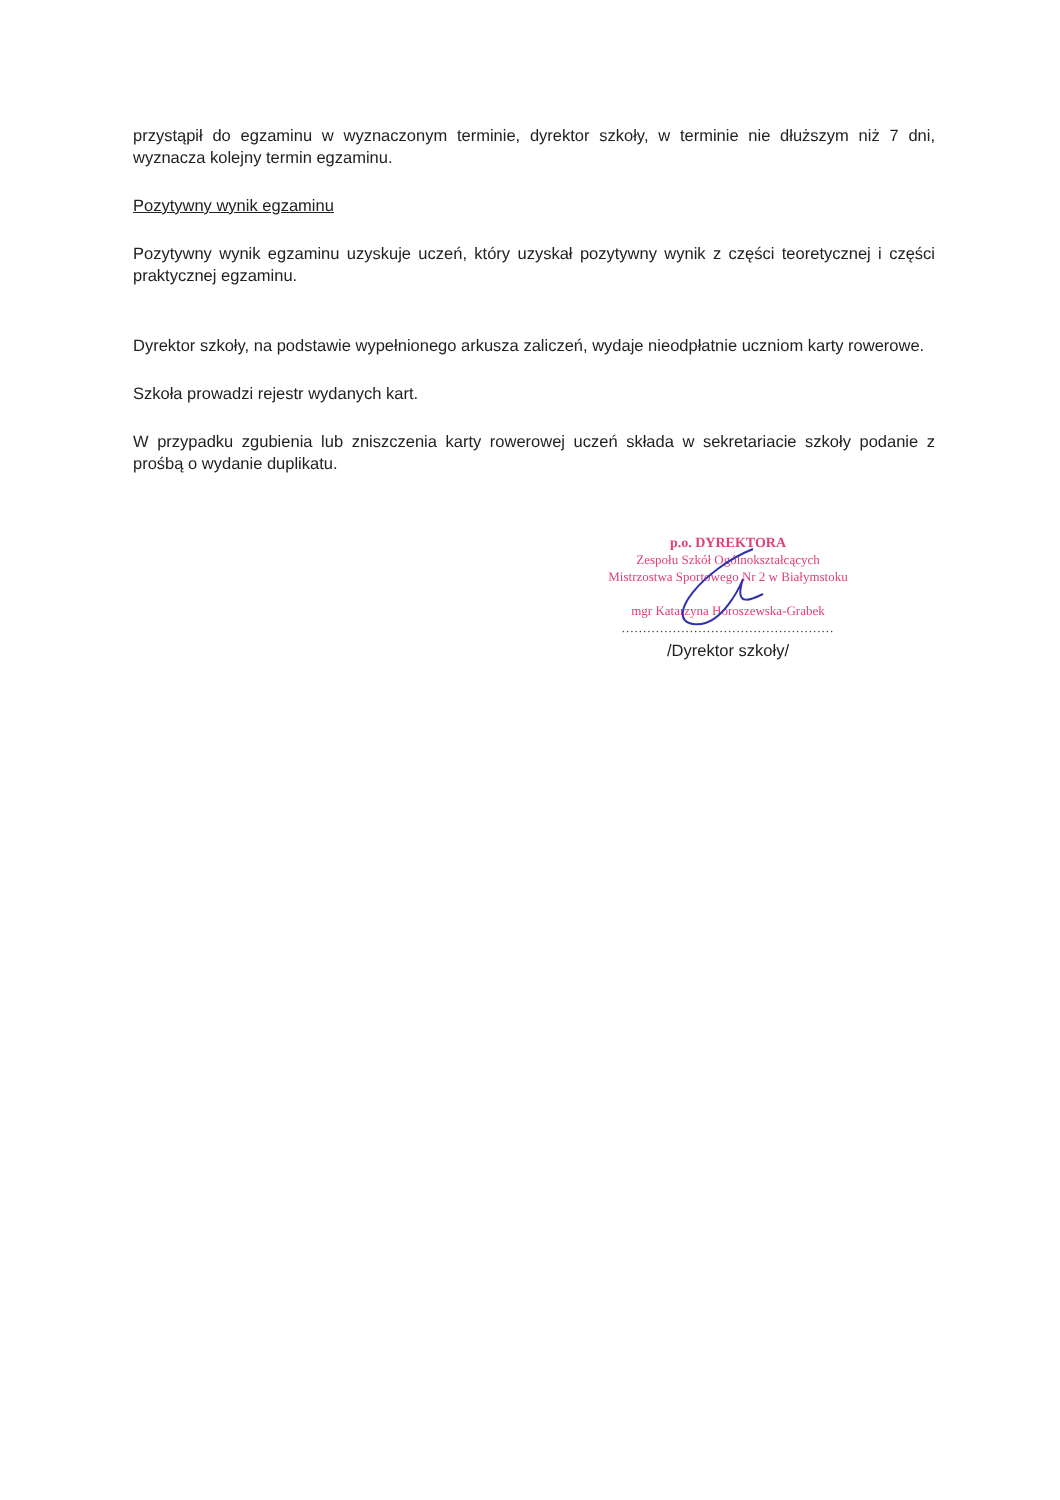przystąpił do egzaminu w wyznaczonym terminie, dyrektor szkoły, w terminie nie dłuższym niż 7 dni, wyznacza kolejny termin egzaminu.
Pozytywny wynik egzaminu
Pozytywny wynik egzaminu uzyskuje uczeń, który uzyskał pozytywny wynik z części teoretycznej i części praktycznej egzaminu.
Dyrektor szkoły, na podstawie wypełnionego arkusza zaliczeń, wydaje nieodpłatnie uczniom karty rowerowe.
Szkoła prowadzi rejestr wydanych kart.
W przypadku zgubienia lub zniszczenia karty rowerowej uczeń składa w sekretariacie szkoły podanie z prośbą o wydanie duplikatu.
p.o. DYREKTORA
Zespołu Szkół Ogólnokształcących
Mistrzostwa Sportowego Nr 2 w Białymstoku
mgr Katarzyna Horoszewska-Grabek
..................................................
/Dyrektor szkoły/